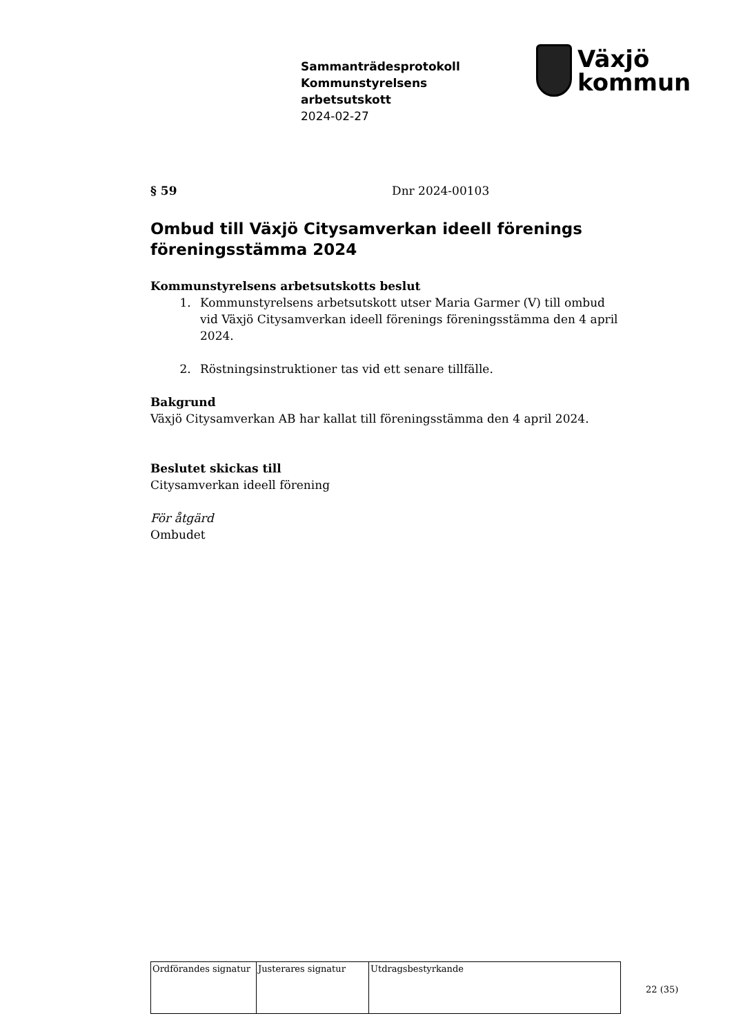Sammanträdesprotokoll
Kommunstyrelsens
arbetsutskott
2024-02-27
Växjö
kommun
§ 59 Dnr 2024-00103
Ombud till Växjö Citysamverkan ideell förenings föreningsstämma 2024
Kommunstyrelsens arbetsutskotts beslut
1. Kommunstyrelsens arbetsutskott utser Maria Garmer (V) till ombud vid Växjö Citysamverkan ideell förenings föreningsstämma den 4 april 2024.
2. Röstningsinstruktioner tas vid ett senare tillfälle.
Bakgrund
Växjö Citysamverkan AB har kallat till föreningsstämma den 4 april 2024.
Beslutet skickas till
Citysamverkan ideell förening
För åtgärd
Ombudet
| Ordförandes signatur | Justerares signatur | Utdragsbestyrkande |
22 (35)